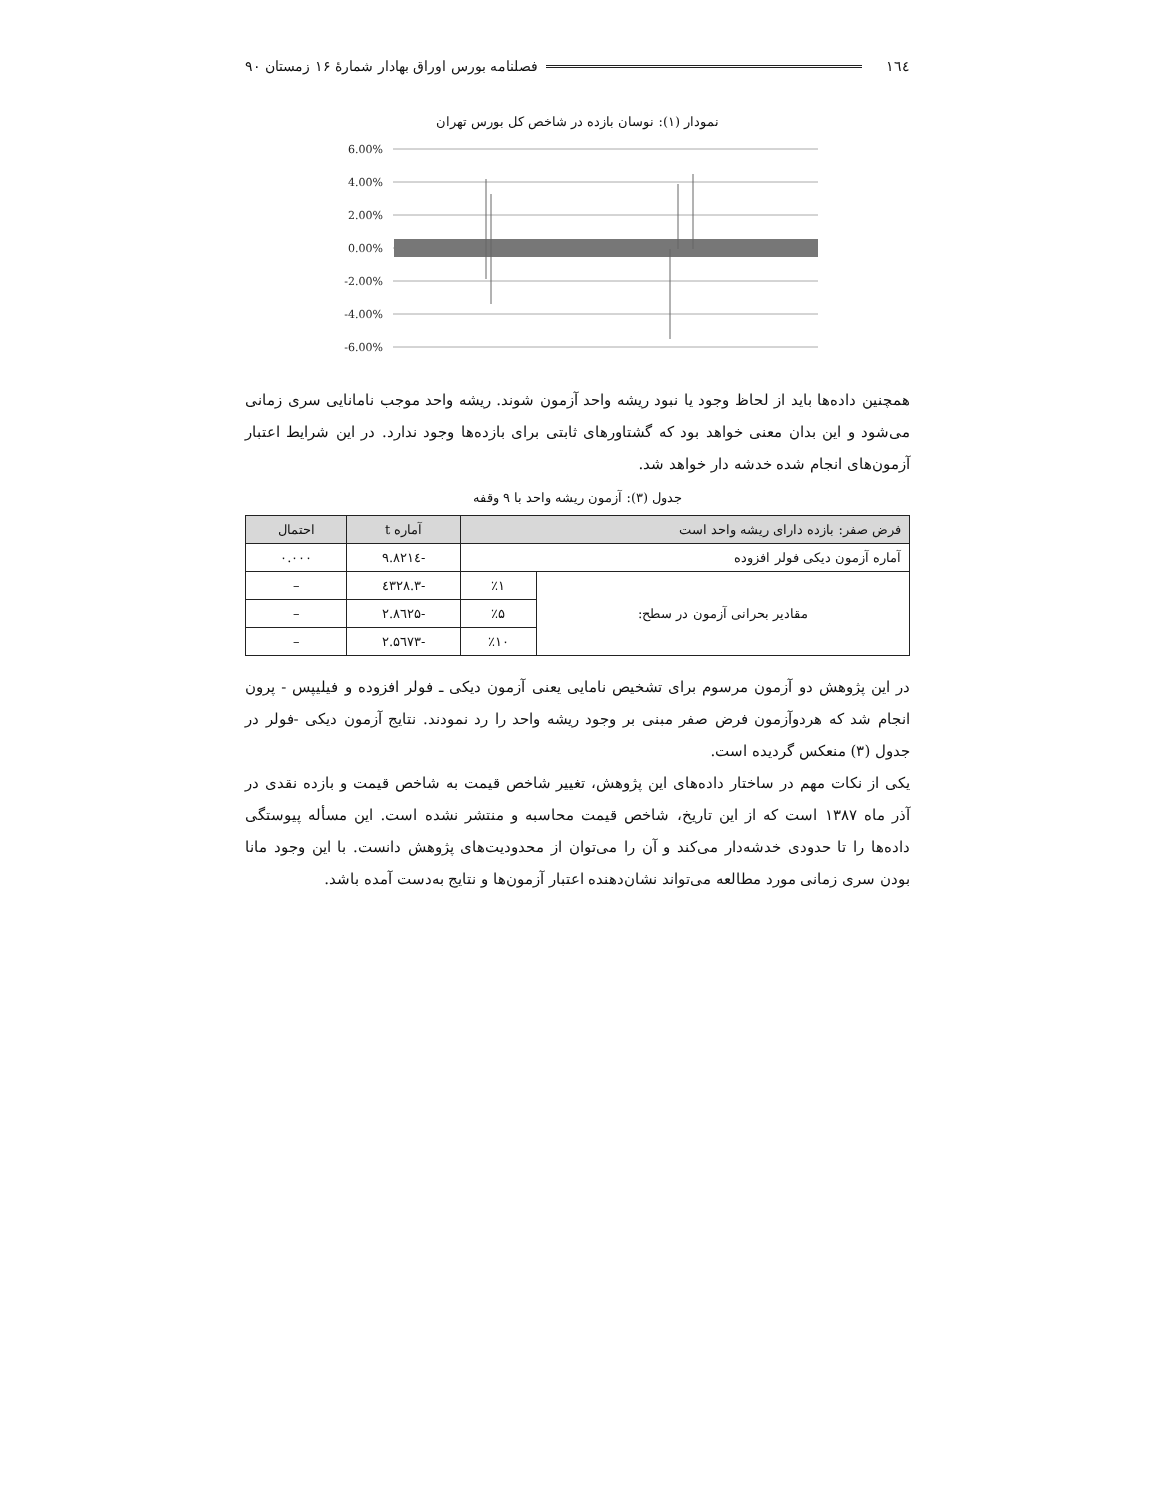۱٦٤ فصلنامه بورس اوراق بهادار شمارهٔ ۱۶ زمستان ۹۰
نمودار (۱): نوسان بازده در شاخص کل بورس تهران
6.00%
4.00%
2.00%
0.00%
-2.00%
-4.00%
-6.00%
همچنین داده‌ها باید از لحاظ وجود یا نبود ریشه واحد آزمون شوند. ریشه واحد موجب نامانایی سری زمانی می‌شود و این بدان معنی خواهد بود که گشتاورهای ثابتی برای بازده‌ها وجود ندارد. در این شرایط اعتبار آزمون‌های انجام شده خدشه دار خواهد شد.
جدول (۳): آزمون ریشه واحد با ۹ وقفه
| فرض صفر: بازده دارای ریشه واحد است | | آماره t | احتمال |
| --- | --- | --- | --- |
| آماره آزمون دیکی فولر افزوده | | -۹.۸۲۱٤ | ۰.۰۰۰ |
| مقادیر بحرانی آزمون در سطح: | ٪۱ | -۳.٤۳۲۸ | – |
| | ٪۵ | -۲.۸٦۲۵ | – |
| | ٪۱۰ | -۲.۵٦۷۳ | – |
در این پژوهش دو آزمون مرسوم برای تشخیص نامایی یعنی آزمون دیکی ـ فولر افزوده و فیلیپس - پرون انجام شد که هردوآزمون فرض صفر مبنی بر وجود ریشه واحد را رد نمودند. نتایج آزمون دیکی -فولر در جدول (۳) منعکس گردیده است.
یکی از نکات مهم در ساختار داده‌های این پژوهش، تغییر شاخص قیمت به شاخص قیمت و بازده نقدی در آذر ماه ۱۳۸۷ است که از این تاریخ، شاخص قیمت محاسبه و منتشر نشده است. این مسأله پیوستگی داده‌ها را تا حدودی خدشه‌دار می‌کند و آن را می‌توان از محدودیت‌های پژوهش دانست. با این وجود مانا بودن سری زمانی مورد مطالعه می‌تواند نشان‌دهنده اعتبار آزمون‌ها و نتایج به‌دست آمده باشد.